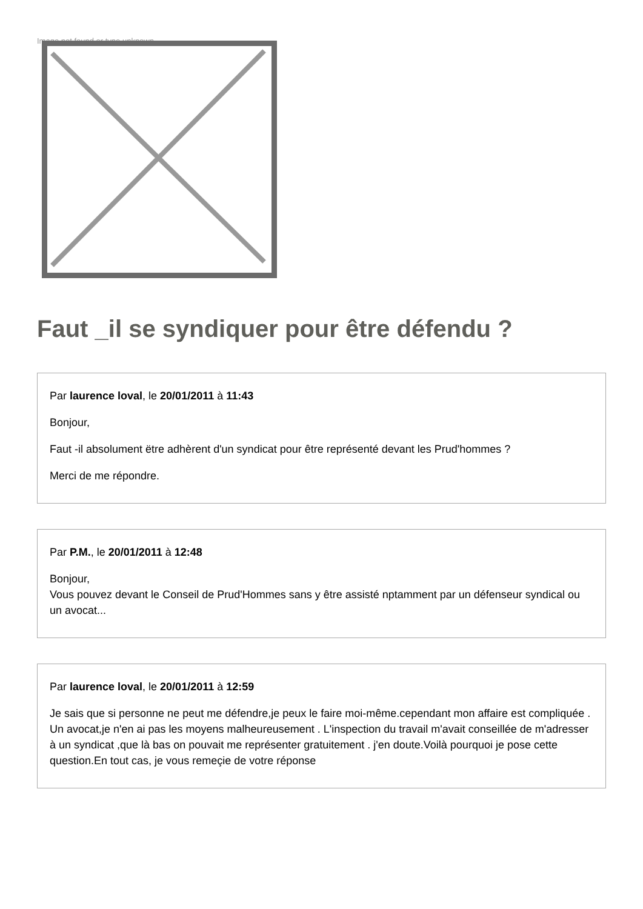Image not found or type unknown
Faut _il se syndiquer pour être défendu ?
Par laurence loval, le 20/01/2011 à 11:43
Bonjour,
Faut -il absolument ëtre adhèrent d'un syndicat pour être représenté devant les Prud'hommes ?
Merci de me répondre.
Par P.M., le 20/01/2011 à 12:48
Bonjour,
Vous pouvez devant le Conseil de Prud'Hommes sans y être assisté nptamment par un défenseur syndical ou un avocat...
Par laurence loval, le 20/01/2011 à 12:59
Je sais que si personne ne peut me défendre,je peux le faire moi-même.cependant mon affaire est compliquée . Un avocat,je n'en ai pas les moyens malheureusement . L'inspection du travail m'avait conseillée de m'adresser à un syndicat ,que là bas on pouvait me représenter gratuitement . j'en doute.Voilà pourquoi je pose cette question.En tout cas, je vous remeçie de votre réponse